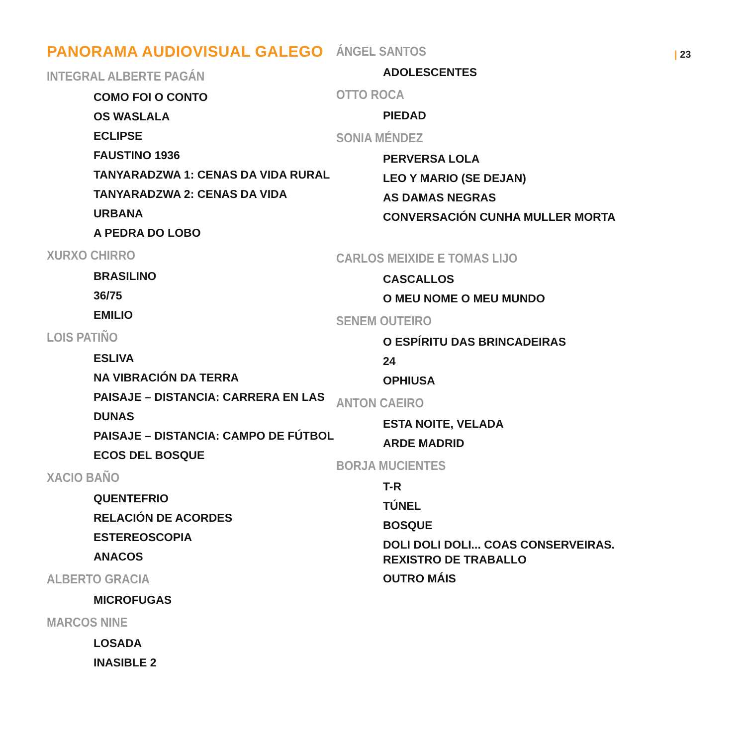PANORAMA AUDIOVISUAL GALEGO
INTEGRAL ALBERTE PAGÁN
COMO FOI O CONTO
OS WASLALA
ECLIPSE
FAUSTINO 1936
TANYARADZWA 1: CENAS DA VIDA RURAL
TANYARADZWA 2: CENAS DA VIDA URBANA
A PEDRA DO LOBO
XURXO CHIRRO
BRASILINO
36/75
EMILIO
LOIS PATIÑO
ESLIVA
NA VIBRACIÓN DA TERRA
PAISAJE – DISTANCIA: CARRERA EN LAS DUNAS
PAISAJE – DISTANCIA: CAMPO DE FÚTBOL
ECOS DEL BOSQUE
XACIO BAÑO
QUENTEFRIO
RELACIÓN DE ACORDES
ESTEREOSCOPIA
ANACOS
ALBERTO GRACIA
MICROFUGAS
MARCOS NINE
LOSADA
INASIBLE 2
ÁNGEL SANTOS
ADOLESCENTES
OTTO ROCA
PIEDAD
SONIA MÉNDEZ
PERVERSA LOLA
LEO Y MARIO (SE DEJAN)
AS DAMAS NEGRAS
CONVERSACIÓN CUNHA MULLER MORTA
CARLOS MEIXIDE E TOMAS LIJO
CASCALLOS
O MEU NOME O MEU MUNDO
SENEM OUTEIRO
O ESPÍRITU DAS BRINCADEIRAS
24
OPHIUSA
ANTON CAEIRO
ESTA NOITE, VELADA
ARDE MADRID
BORJA MUCIENTES
T-R
TÚNEL
BOSQUE
DOLI DOLI DOLI... COAS CONSERVEIRAS. REXISTRO DE TRABALLO
OUTRO MÁIS
| 23